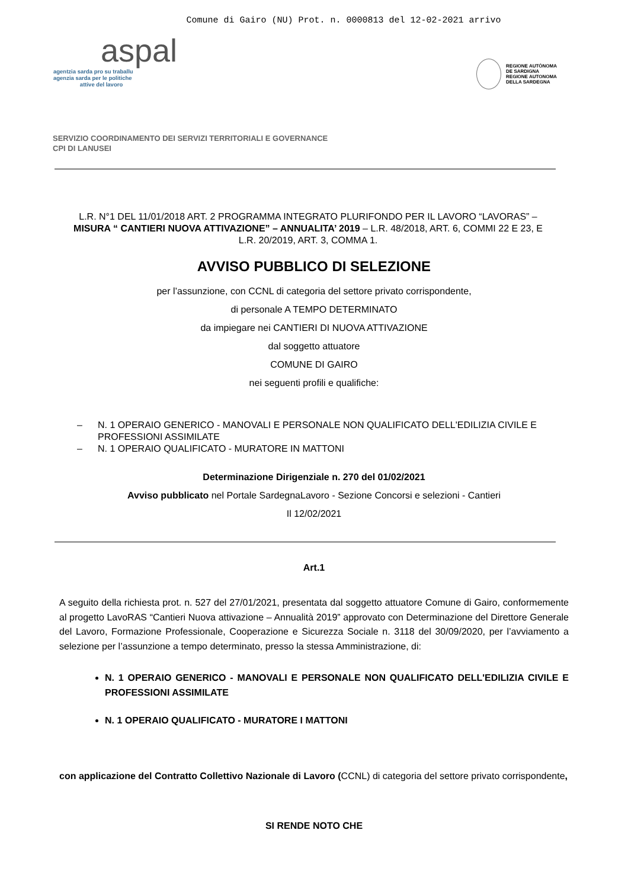Comune di Gairo (NU) Prot. n. 0000813 del 12-02-2021 arrivo
aspal
agentzia sarda pro su traballu
agenzia sarda per le politiche
attive del lavoro
REGIONE AUTÒNOMA
DE SARDIGNA
REGIONE AUTONOMA
DELLA SARDEGNA
SERVIZIO COORDINAMENTO DEI SERVIZI TERRITORIALI E GOVERNANCE
CPI DI LANUSEI
L.R. N°1 DEL 11/01/2018 ART. 2 PROGRAMMA INTEGRATO PLURIFONDO PER IL LAVORO “LAVORAS” – MISURA “ CANTIERI NUOVA ATTIVAZIONE” – ANNUALITA’ 2019 – L.R. 48/2018, ART. 6, COMMI 22 E 23, E L.R. 20/2019, ART. 3, COMMA 1.
AVVISO PUBBLICO DI SELEZIONE
per l’assunzione, con CCNL di categoria del settore privato corrispondente,
di personale A TEMPO DETERMINATO
da impiegare nei CANTIERI DI NUOVA ATTIVAZIONE
dal soggetto attuatore
COMUNE DI GAIRO
nei seguenti profili e qualifiche:
– N. 1 OPERAIO GENERICO - MANOVALI E PERSONALE NON QUALIFICATO DELL'EDILIZIA CIVILE E PROFESSIONI ASSIMILATE
– N. 1 OPERAIO QUALIFICATO - MURATORE IN MATTONI
Determinazione Dirigenziale n. 270 del 01/02/2021
Avviso pubblicato nel Portale SardegnaLavoro - Sezione Concorsi e selezioni - Cantieri
Il 12/02/2021
Art.1
A seguito della richiesta prot. n. 527 del 27/01/2021, presentata dal soggetto attuatore Comune di Gairo, conformemente al progetto LavoRAS “Cantieri Nuova attivazione – Annualità 2019” approvato con Determinazione del Direttore Generale del Lavoro, Formazione Professionale, Cooperazione e Sicurezza Sociale n. 3118 del 30/09/2020, per l’avviamento a selezione per l’assunzione a tempo determinato, presso la stessa Amministrazione, di:
N. 1 OPERAIO GENERICO - MANOVALI E PERSONALE NON QUALIFICATO DELL'EDILIZIA CIVILE E PROFESSIONI ASSIMILATE
N. 1 OPERAIO QUALIFICATO - MURATORE I MATTONI
con applicazione del Contratto Collettivo Nazionale di Lavoro (CCNL) di categoria del settore privato corrispondente,
SI RENDE NOTO CHE